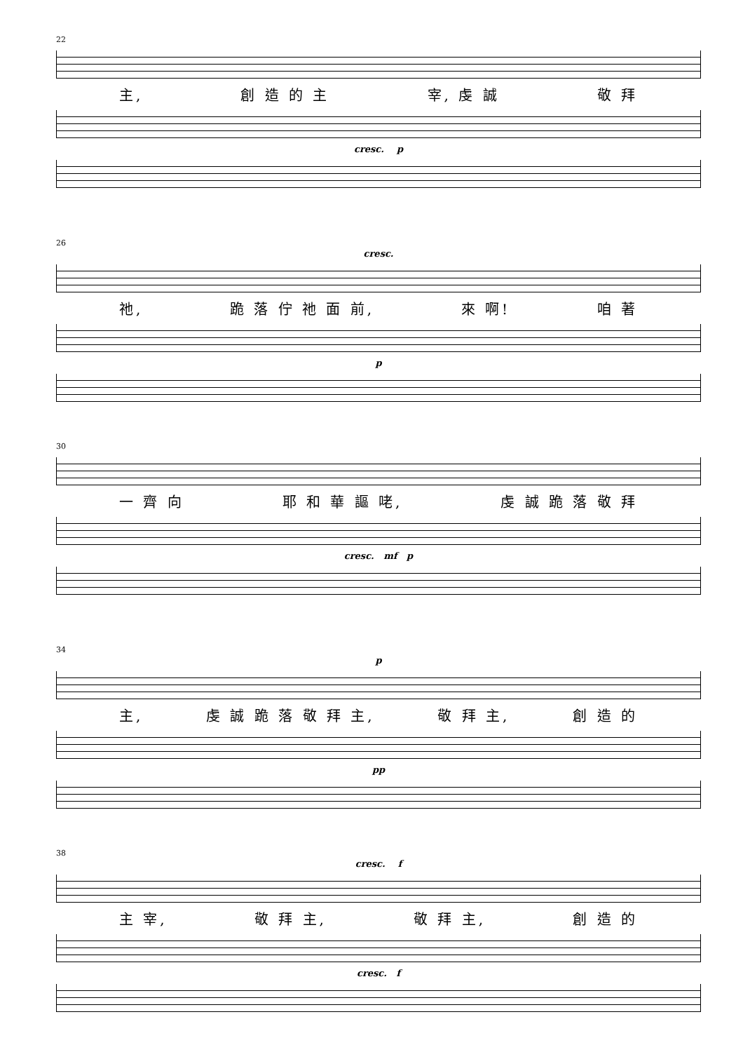22
主, 創 造 的 主 宰, 虔 誠 敬 拜
cresc. p
26
cresc.
祂, 跪 落 佇 祂 面 前, 來 啊! 咱 著
p
30
一 齊 向 耶 和 華 謳 咾, 虔 誠 跪 落 敬 拜
cresc. mf p
34
p
主, 虔 誠 跪 落 敬 拜 主, 敬 拜 主, 創 造 的
pp
38
cresc. f
主 宰, 敬 拜 主, 敬 拜 主, 創 造 的
cresc. f